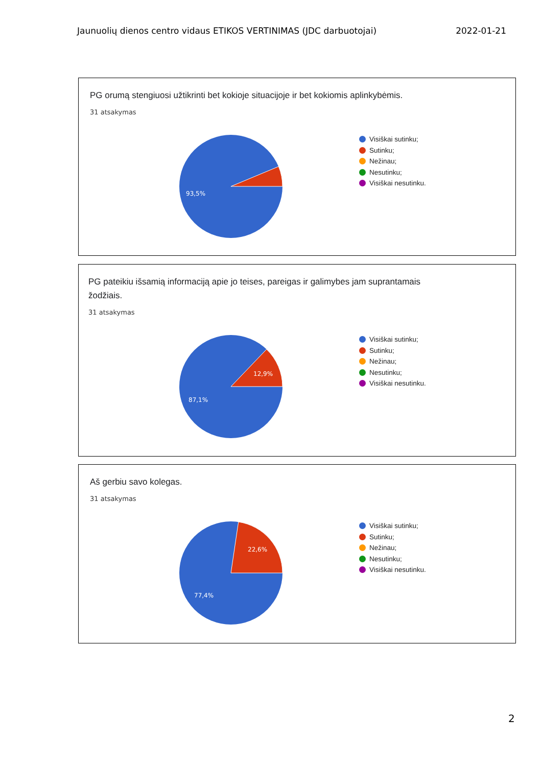Jaunuolių dienos centro vidaus ETIKOS VERTINIMAS (JDC darbuotojai) 2022-01-21
PG orumą stengiuosi užtikrinti bet kokioje situacijoje ir bet kokiomis aplinkybėmis.
31 atsakymas
93,5%
Visiškai sutinku;
Sutinku;
Nežinau;
Nesutinku;
Visiškai nesutinku.
PG pateikiu išsamią informaciją apie jo teises, pareigas ir galimybes jam suprantamais žodžiais.
31 atsakymas
12,9%
87,1%
Visiškai sutinku;
Sutinku;
Nežinau;
Nesutinku;
Visiškai nesutinku.
Aš gerbiu savo kolegas.
31 atsakymas
22,6%
77,4%
Visiškai sutinku;
Sutinku;
Nežinau;
Nesutinku;
Visiškai nesutinku.
2